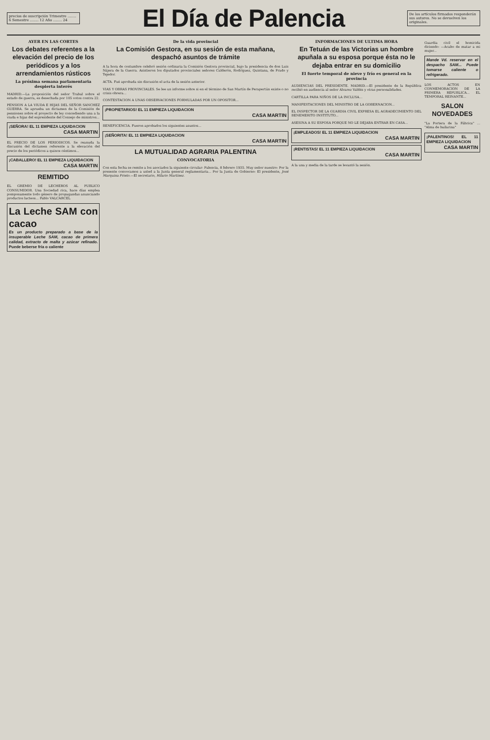precios de suscripción Trimestre ........ 6 Semestre ........ 12 Año ........ 24
El Día de Palencia
De los artículos firmados responderán sus autores. No se devuelven los originales.
AYER EN LAS CORTES
Los debates referentes a la elevación del precio de los periódicos y a los arrendamientos rústicos
La próxima semana parlamentaria despierta interés
MADRID.—La proposición del señor Trabal sobre el estado de guerra, es desechada por 105 votos contra 22.
PENSION A LA VIUDA E HIJAS DEL SEÑOR SANCHEZ GUERRA. Se aprueba un dictamen de la Comisión de pensiones sobre el proyecto de ley concediendo una a la viuda e hijas del expresidente del Consejo de ministros...
¡SEÑORA! EL 11 EMPIEZA LIQUIDACION
CASA MARTIN
EL PRECIO DE LOS PERIODICOS. Se reanuda la discusión del dictamen referente a la elevación del precio de los periódicos a quince céntimos...
¡CABALLERO! EL 11 EMPIEZA LIQUIDACION
CASA MARTIN
REMITIDO
EL GREMIO DE LECHEROS AL PUBLICO CONSUMIDOR. Una Sociedad rica, hace días emplea pomposamente todo género de propagandas anunciando productos lacteos... Pablo VALCARCEL
La Leche SAM con cacao
Es un producto preparado a base de la insuperable Leche SAM, cacao de primera calidad, extracto de malta y azúcar refinado. Puede beberse fría o caliente
De la vida provincial
La Comisión Gestora, en su sesión de esta mañana, despachó asuntos de trámite
A la hora de costumbre celebró sesión ordinaria la Comisión Gestora provincial, bajo la presidencia de don Luis Nájera de la Guerra. Asistieron los diputados provinciales señores Calderón, Rodríguez, Quintana, de Prado y Tejedor.
ACTA. Fué aprobada sin discusión el acta de la sesión anterior.
VIAS Y OBRAS PROVINCIALES. Se lee un informe sobre si en el término de San Martín de Perapertún existe o no crisis obrera...
CONTESTACION A UNAS OBSERVACIONES FORMULADAS POR UN OPOSITOR...
¡PROPIETARIOS! EL 11 EMPIEZA LIQUIDACION
CASA MARTIN
BENEFICENCIA. Fueron aprobados los siguientes asuntos...
¡SEÑORITA! EL 11 EMPIEZA LIQUIDACION
CASA MARTIN
LA MUTUALIDAD AGRARIA PALENTINA
CONVOCATORIA
Con esta fecha se remite a los asociados la siguiente circular: Palencia, 8 febrero 1935. Muy señor nuestro: Por la presente convocamos a usted a la Junta general reglamentaria... Por la Junta de Gobierno: El presidente, José Marquina Prieto.—El secretario, Hilario Martínez.
INFORMACIONES DE ULTIMA HORA
En Tetuán de las Victorias un hombre apuñala a su esposa porque ésta no le dejaba entrar en su domicilio
El fuerte temporal de nieve y frío es general en la provincia
AUDIENCIAS DEL PRESIDENTE. MADRID.—El presidente de la República recibió en audiencia al señor Alvarez Valdés y otras personalidades.
CARTILLA PARA NIÑOS DE LA INCLUSA...
MANIFESTACIONES DEL MINISTRO DE LA GOBERNACION...
EL INSPECTOR DE LA GUARDIA CIVIL EXPRESA EL AGRADECIMIENTO DEL BENEMERITO INSTITUTO...
ASESINA A SU ESPOSA PORQUE NO LE DEJABA ENTRAR EN CASA...
¡EMPLEADOS! EL 11 EMPIEZA LIQUIDACION
CASA MARTIN
¡RENTISTAS! EL 11 EMPIEZA LIQUIDACION
CASA MARTIN
A la una y media de la tarde se levantó la sesión.
Guardia civil el homicida diciendo: —Acabo de matar a mi mujer...
Mande Vd. reservar en el despacho SAM... Puede tomarse caliente o refrigerado.
LOS ACTOS EN CONMEMORACION DE LA PRIMERA REPUBLICA... EL TEMPORAL REINANTE...
SALON NOVEDADES
"La Portera de la Fábrica" ... "Alma de bailarina"
¡PALENTINOS! EL 11 EMPIEZA LIQUIDACION
CASA MARTIN